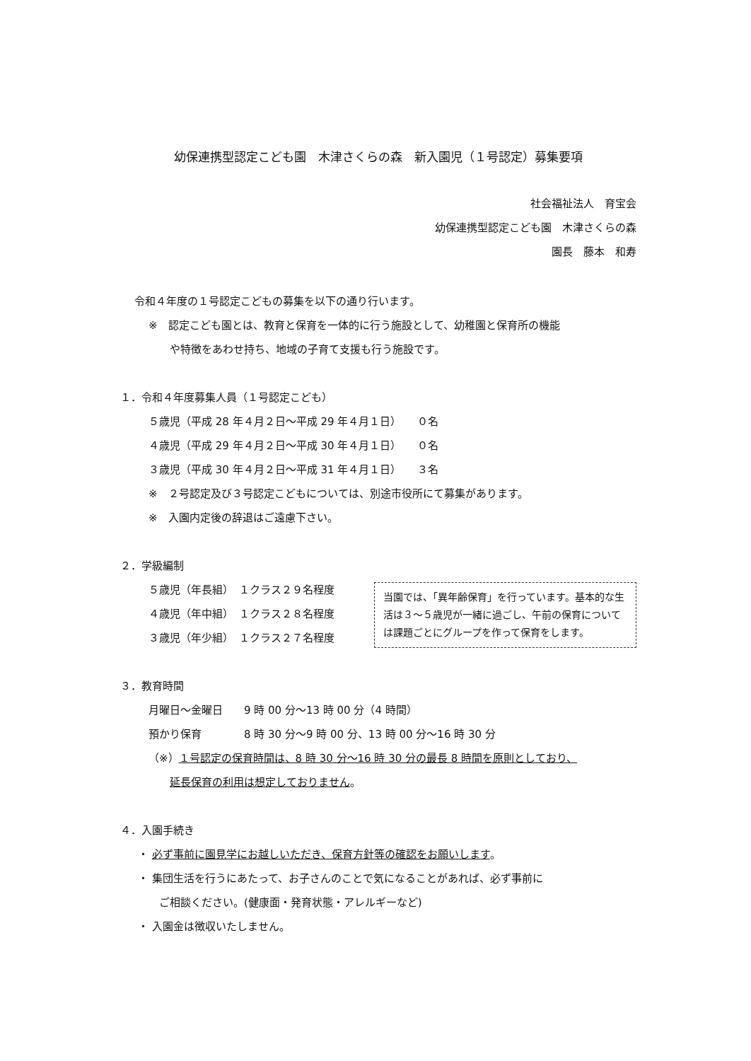幼保連携型認定こども園　木津さくらの森　新入園児（１号認定）募集要項
社会福祉法人　育宝会
幼保連携型認定こども園　木津さくらの森
園長　藤本　和寿
令和４年度の１号認定こどもの募集を以下の通り行います。
※　認定こども園とは、教育と保育を一体的に行う施設として、幼稚園と保育所の機能
や特徴をあわせ持ち、地域の子育て支援も行う施設です。
１．令和４年度募集人員（１号認定こども）
５歳児（平成 28 年４月２日～平成 29 年４月１日）　　０名
４歳児（平成 29 年４月２日～平成 30 年４月１日）　　０名
３歳児（平成 30 年４月２日～平成 31 年４月１日）　　３名
※　２号認定及び３号認定こどもについては、別途市役所にて募集があります。
※　入園内定後の辞退はご遠慮下さい。
２．学級編制
当園では、「異年齢保育」を行っています。基本的な生活は３～５歳児が一緒に過ごし、午前の保育については課題ごとにグループを作って保育をします。
５歳児（年長組）　１クラス２９名程度
４歳児（年中組）　１クラス２８名程度
３歳児（年少組）　１クラス２７名程度
３．教育時間
月曜日～金曜日　　9 時 00 分～13 時 00 分（4 時間）
預かり保育　　　　8 時 30 分～9 時 00 分、13 時 00 分～16 時 30 分
（※）１号認定の保育時間は、8 時 30 分～16 時 30 分の最長 8 時間を原則としており、
延長保育の利用は想定しておりません。
４．入園手続き
・ 必ず事前に園見学にお越しいただき、保育方針等の確認をお願いします。
・ 集団生活を行うにあたって、お子さんのことで気になることがあれば、必ず事前に
ご相談ください。(健康面・発育状態・アレルギーなど)
・ 入園金は徴収いたしません。